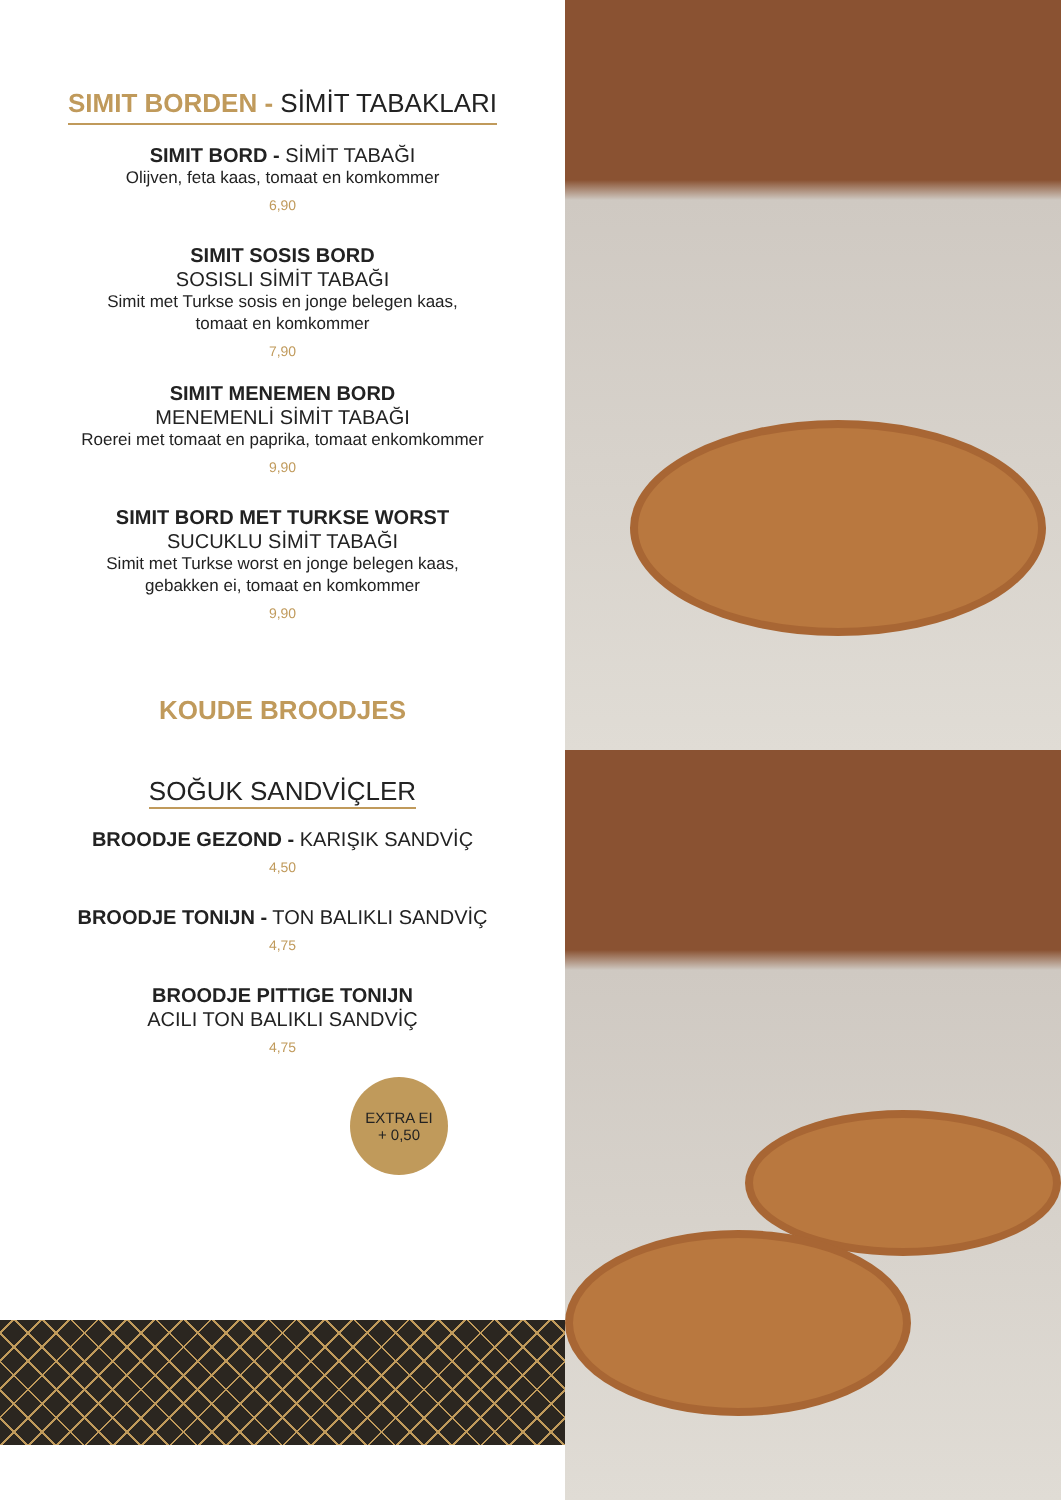SIMIT BORDEN - SİMİT TABAKLARI
SIMIT BORD - SİMİT TABAĞI
Olijven, feta kaas, tomaat en komkommer
6,90
SIMIT SOSIS BORD
SOSISLI SİMİT TABAĞI
Simit met Turkse sosis en jonge belegen kaas,
tomaat en komkommer
7,90
SIMIT MENEMEN BORD
MENEMENLİ SİMİT TABAĞI
Roerei met tomaat en paprika, tomaat enkomkommer
9,90
SIMIT BORD MET TURKSE WORST
SUCUKLU SİMİT TABAĞI
Simit met Turkse worst en jonge belegen kaas,
gebakken ei, tomaat en komkommer
9,90
KOUDE BROODJES
SOĞUK SANDVİÇLER
BROODJE GEZOND - KARIŞIK SANDVİÇ
4,50
BROODJE TONIJN - TON BALIKLI SANDVİÇ
4,75
BROODJE PITTIGE TONIJN
ACILI TON BALIKLI SANDVİÇ
4,75
EXTRA EI
+ 0,50